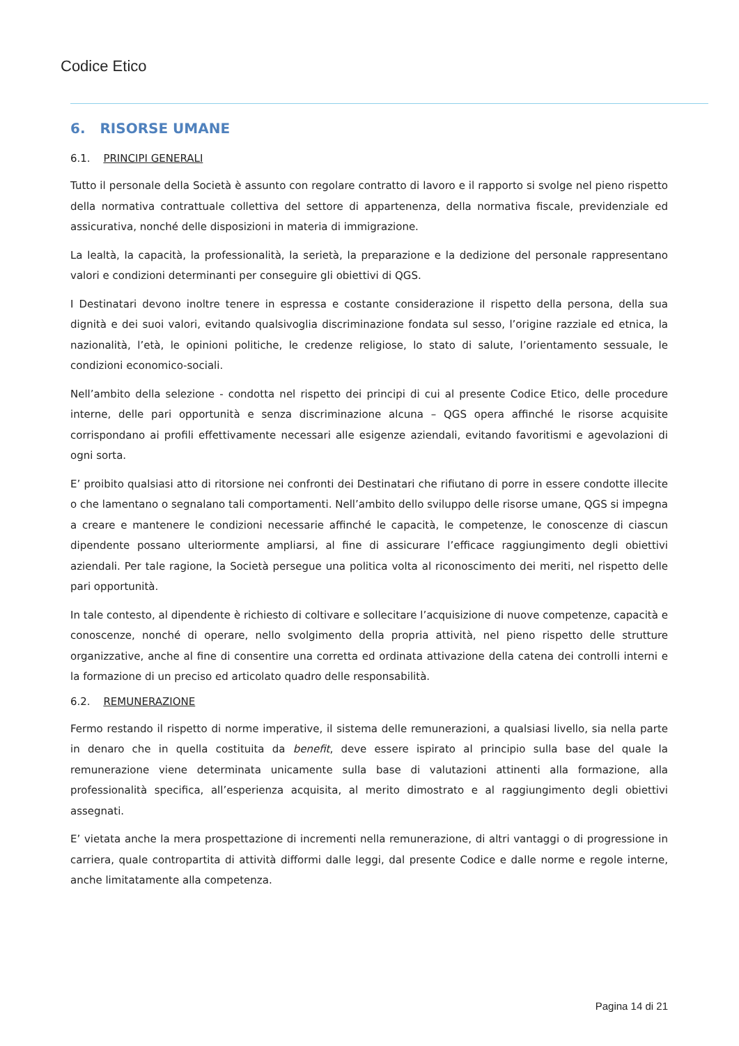Codice Etico
6. RISORSE UMANE
6.1. PRINCIPI GENERALI
Tutto il personale della Società è assunto con regolare contratto di lavoro e il rapporto si svolge nel pieno rispetto della normativa contrattuale collettiva del settore di appartenenza, della normativa fiscale, previdenziale ed assicurativa, nonché delle disposizioni in materia di immigrazione.
La lealtà, la capacità, la professionalità, la serietà, la preparazione e la dedizione del personale rappresentano valori e condizioni determinanti per conseguire gli obiettivi di QGS.
I Destinatari devono inoltre tenere in espressa e costante considerazione il rispetto della persona, della sua dignità e dei suoi valori, evitando qualsivoglia discriminazione fondata sul sesso, l’origine razziale ed etnica, la nazionalità, l’età, le opinioni politiche, le credenze religiose, lo stato di salute, l’orientamento sessuale, le condizioni economico-sociali.
Nell’ambito della selezione - condotta nel rispetto dei principi di cui al presente Codice Etico, delle procedure interne, delle pari opportunità e senza discriminazione alcuna – QGS opera affinché le risorse acquisite corrispondano ai profili effettivamente necessari alle esigenze aziendali, evitando favoritismi e agevolazioni di ogni sorta.
E’ proibito qualsiasi atto di ritorsione nei confronti dei Destinatari che rifiutano di porre in essere condotte illecite o che lamentano o segnalano tali comportamenti. Nell’ambito dello sviluppo delle risorse umane, QGS si impegna a creare e mantenere le condizioni necessarie affinché le capacità, le competenze, le conoscenze di ciascun dipendente possano ulteriormente ampliarsi, al fine di assicurare l’efficace raggiungimento degli obiettivi aziendali. Per tale ragione, la Società persegue una politica volta al riconoscimento dei meriti, nel rispetto delle pari opportunità.
In tale contesto, al dipendente è richiesto di coltivare e sollecitare l’acquisizione di nuove competenze, capacità e conoscenze, nonché di operare, nello svolgimento della propria attività, nel pieno rispetto delle strutture organizzative, anche al fine di consentire una corretta ed ordinata attivazione della catena dei controlli interni e la formazione di un preciso ed articolato quadro delle responsabilità.
6.2. REMUNERAZIONE
Fermo restando il rispetto di norme imperative, il sistema delle remunerazioni, a qualsiasi livello, sia nella parte in denaro che in quella costituita da benefit, deve essere ispirato al principio sulla base del quale la remunerazione viene determinata unicamente sulla base di valutazioni attinenti alla formazione, alla professionalità specifica, all’esperienza acquisita, al merito dimostrato e al raggiungimento degli obiettivi assegnati.
E’ vietata anche la mera prospettazione di incrementi nella remunerazione, di altri vantaggi o di progressione in carriera, quale contropartita di attività difformi dalle leggi, dal presente Codice e dalle norme e regole interne, anche limitatamente alla competenza.
Pagina 14 di 21